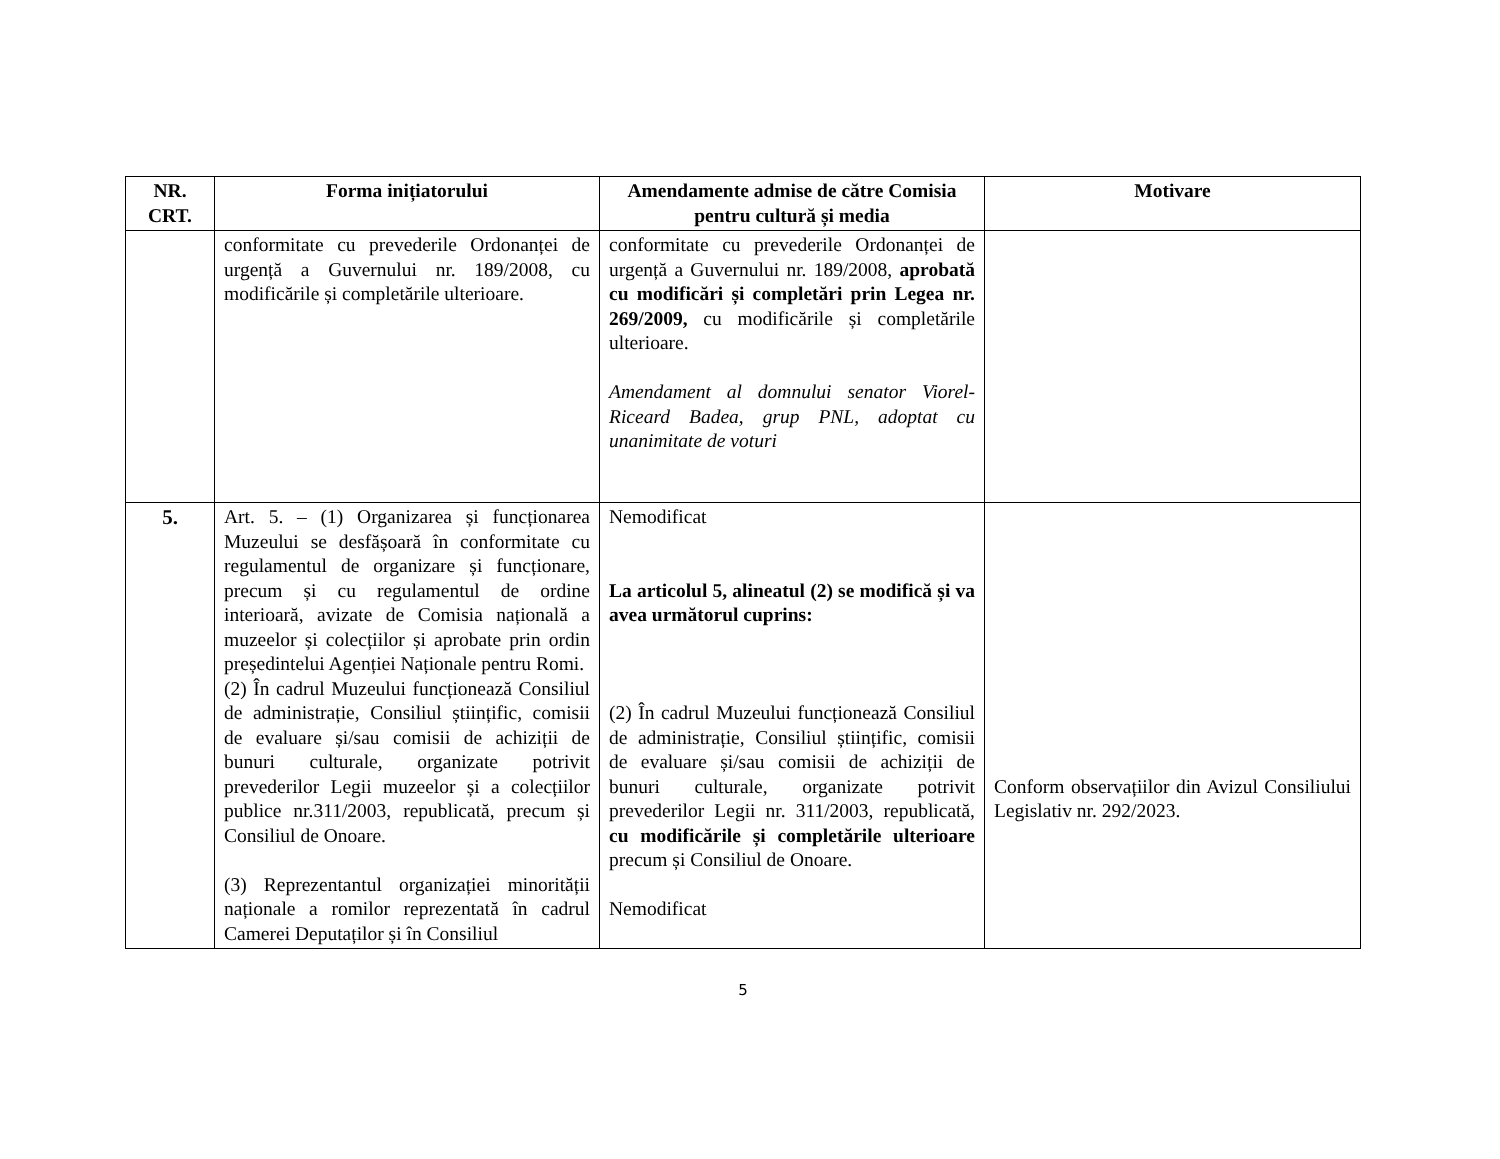| NR. CRT. | Forma inițiatorului | Amendamente admise de către Comisia pentru cultură și media | Motivare |
| --- | --- | --- | --- |
| | conformitate cu prevederile Ordonanței de urgență a Guvernului nr. 189/2008, cu modificările și completările ulterioare. | conformitate cu prevederile Ordonanței de urgență a Guvernului nr. 189/2008, aprobată cu modificări și completări prin Legea nr. 269/2009, cu modificările și completările ulterioare. Amendament al domnului senator Viorel-Riceard Badea, grup PNL, adoptat cu unanimitate de voturi | |
| 5. | Art. 5. – (1) Organizarea și funcționarea Muzeului se desfășoară în conformitate cu regulamentul de organizare și funcționare, precum și cu regulamentul de ordine interioară, avizate de Comisia națională a muzeelor și colecțiilor și aprobate prin ordin președintelui Agenției Naționale pentru Romi. (2) În cadrul Muzeului funcționează Consiliul de administrație, Consiliul științific, comisii de evaluare și/sau comisii de achiziții de bunuri culturale, organizate potrivit prevederilor Legii muzeelor și a colecțiilor publice nr.311/2003, republicată, precum și Consiliul de Onoare. (3) Reprezentantul organizației minorității naționale a romilor reprezentată în cadrul Camerei Deputaților și în Consiliul | Nemodificat La articolul 5, alineatul (2) se modifică și va avea următorul cuprins: (2) În cadrul Muzeului funcționează Consiliul de administrație, Consiliul științific, comisii de evaluare și/sau comisii de achiziții de bunuri culturale, organizate potrivit prevederilor Legii nr. 311/2003, republicată, cu modificările și completările ulterioare precum și Consiliul de Onoare. Nemodificat | Conform observațiilor din Avizul Consiliului Legislativ nr. 292/2023. |
5